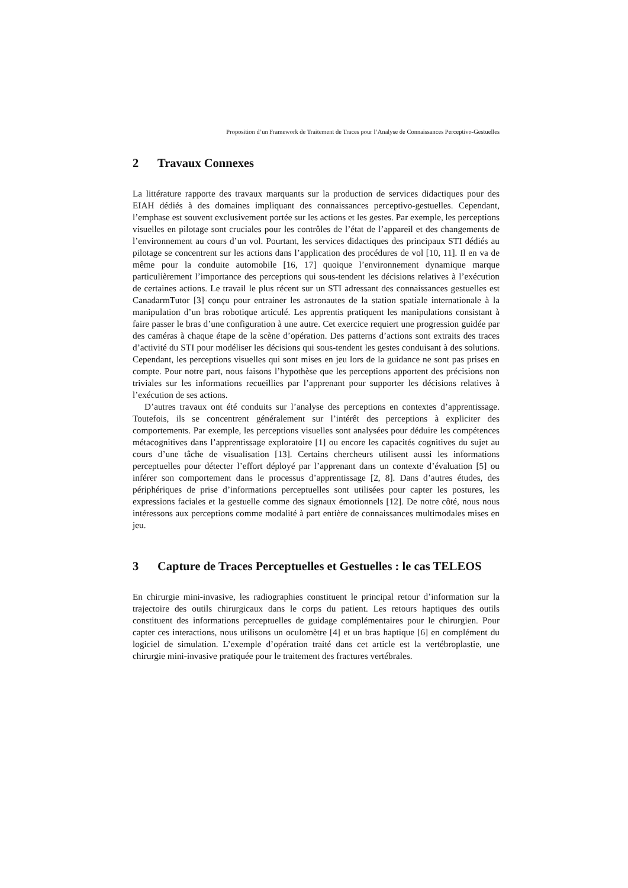Proposition d’un Framework de Traitement de Traces pour l’Analyse de Connaissances Perceptivo-Gestuelles
2 Travaux Connexes
La littérature rapporte des travaux marquants sur la production de services didactiques pour des EIAH dédiés à des domaines impliquant des connaissances perceptivo-gestuelles. Cependant, l’emphase est souvent exclusivement portée sur les actions et les gestes. Par exemple, les perceptions visuelles en pilotage sont cruciales pour les contrôles de l’état de l’appareil et des changements de l’environnement au cours d’un vol. Pourtant, les services didactiques des principaux STI dédiés au pilotage se concentrent sur les actions dans l’application des procédures de vol [10, 11]. Il en va de même pour la conduite automobile [16, 17] quoique l’environnement dynamique marque particulièrement l’importance des perceptions qui sous-tendent les décisions relatives à l’exécution de certaines actions. Le travail le plus récent sur un STI adressant des connaissances gestuelles est CanadarmTutor [3] conçu pour entrainer les astronautes de la station spatiale internationale à la manipulation d’un bras robotique articulé. Les apprentis pratiquent les manipulations consistant à faire passer le bras d’une configuration à une autre. Cet exercice requiert une progression guidée par des caméras à chaque étape de la scène d’opération. Des patterns d’actions sont extraits des traces d’activité du STI pour modéliser les décisions qui sous-tendent les gestes conduisant à des solutions. Cependant, les perceptions visuelles qui sont mises en jeu lors de la guidance ne sont pas prises en compte. Pour notre part, nous faisons l’hypothèse que les perceptions apportent des précisions non triviales sur les informations recueillies par l’apprenant pour supporter les décisions relatives à l’exécution de ses actions.
D’autres travaux ont été conduits sur l’analyse des perceptions en contextes d’apprentissage. Toutefois, ils se concentrent généralement sur l’intérêt des perceptions à expliciter des comportements. Par exemple, les perceptions visuelles sont analysées pour déduire les compétences métacognitives dans l’apprentissage exploratoire [1] ou encore les capacités cognitives du sujet au cours d’une tâche de visualisation [13]. Certains chercheurs utilisent aussi les informations perceptuelles pour détecter l’effort déployé par l’apprenant dans un contexte d’évaluation [5] ou inférer son comportement dans le processus d’apprentissage [2, 8]. Dans d’autres études, des périphériques de prise d’informations perceptuelles sont utilisées pour capter les postures, les expressions faciales et la gestuelle comme des signaux émotionnels [12]. De notre côté, nous nous intéressons aux perceptions comme modalité à part entière de connaissances multimodales mises en jeu.
3 Capture de Traces Perceptuelles et Gestuelles : le cas TELEOS
En chirurgie mini-invasive, les radiographies constituent le principal retour d’information sur la trajectoire des outils chirurgicaux dans le corps du patient. Les retours haptiques des outils constituent des informations perceptuelles de guidage complémentaires pour le chirurgien. Pour capter ces interactions, nous utilisons un oculomètre [4] et un bras haptique [6] en complément du logiciel de simulation. L’exemple d’opération traité dans cet article est la vertébroplastie, une chirurgie mini-invasive pratiquée pour le traitement des fractures vertébrales.